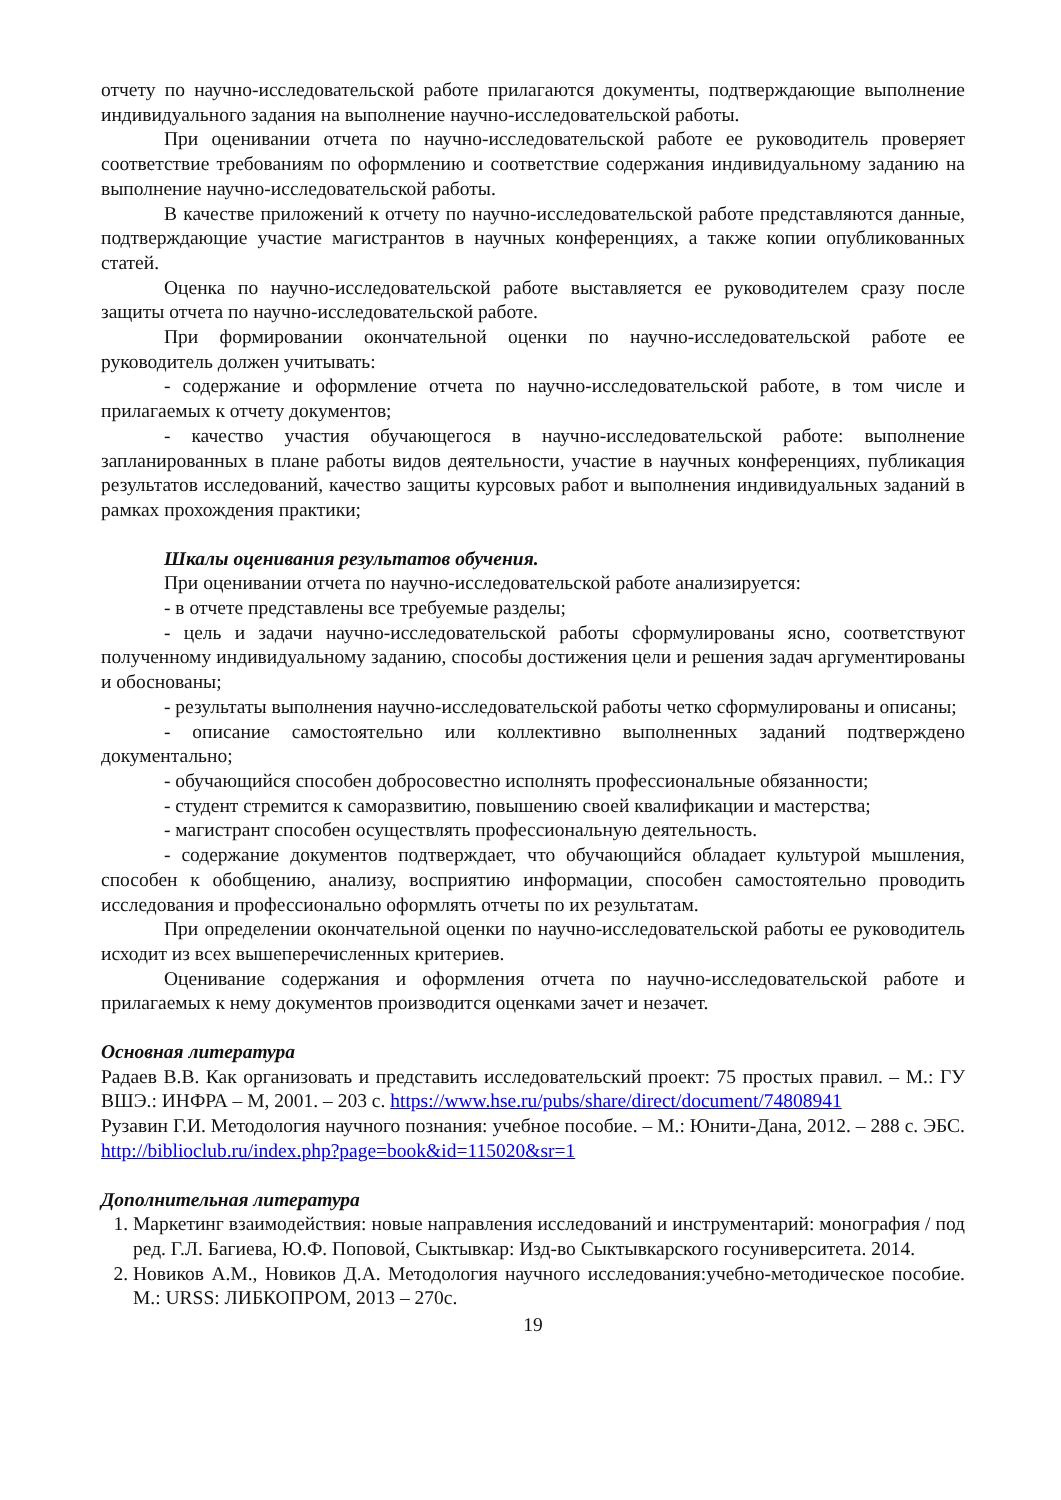отчету по научно-исследовательской работе прилагаются документы, подтверждающие выполнение индивидуального задания на выполнение научно-исследовательской работы.
При оценивании отчета по научно-исследовательской работе ее руководитель проверяет соответствие требованиям по оформлению и соответствие содержания индивидуальному заданию на выполнение научно-исследовательской работы.
В качестве приложений к отчету по научно-исследовательской работе представляются данные, подтверждающие участие магистрантов в научных конференциях, а также копии опубликованных статей.
Оценка по научно-исследовательской работе выставляется ее руководителем сразу после защиты отчета по научно-исследовательской работе.
При формировании окончательной оценки по научно-исследовательской работе ее руководитель должен учитывать:
- содержание и оформление отчета по научно-исследовательской работе, в том числе и прилагаемых к отчету документов;
- качество участия обучающегося в научно-исследовательской работе: выполнение запланированных в плане работы видов деятельности, участие в научных конференциях, публикация результатов исследований, качество защиты курсовых работ и выполнения индивидуальных заданий в рамках прохождения практики;
Шкалы оценивания результатов обучения.
При оценивании отчета по научно-исследовательской работе анализируется:
- в отчете представлены все требуемые разделы;
- цель и задачи научно-исследовательской работы сформулированы ясно, соответствуют полученному индивидуальному заданию, способы достижения цели и решения задач аргументированы и обоснованы;
- результаты выполнения научно-исследовательской работы четко сформулированы и описаны;
- описание самостоятельно или коллективно выполненных заданий подтверждено документально;
- обучающийся способен добросовестно исполнять профессиональные обязанности;
- студент стремится к саморазвитию, повышению своей квалификации и мастерства;
- магистрант способен осуществлять профессиональную деятельность.
- содержание документов подтверждает, что обучающийся обладает культурой мышления, способен к обобщению, анализу, восприятию информации, способен самостоятельно проводить исследования и профессионально оформлять отчеты по их результатам.
При определении окончательной оценки по научно-исследовательской работы ее руководитель исходит из всех вышеперечисленных критериев.
Оценивание содержания и оформления отчета по научно-исследовательской работе и прилагаемых к нему документов производится оценками зачет и незачет.
Основная литература
Радаев В.В. Как организовать и представить исследовательский проект: 75 простых правил. – М.: ГУ ВШЭ.: ИНФРА – М, 2001. – 203 с. https://www.hse.ru/pubs/share/direct/document/74808941
Рузавин Г.И. Методология научного познания: учебное пособие. – М.: Юнити-Дана, 2012. – 288 с. ЭБС. http://biblioclub.ru/index.php?page=book&id=115020&sr=1
Дополнительная литература
1. Маркетинг взаимодействия: новые направления исследований и инструментарий: монография / под ред. Г.Л. Багиева, Ю.Ф. Поповой, Сыктывкар: Изд-во Сыктывкарского госуниверситета. 2014.
2. Новиков А.М., Новиков Д.А. Методология научного исследования:учебно-методическое пособие. М.: URSS: ЛИБКОПРОМ, 2013 – 270с.
19